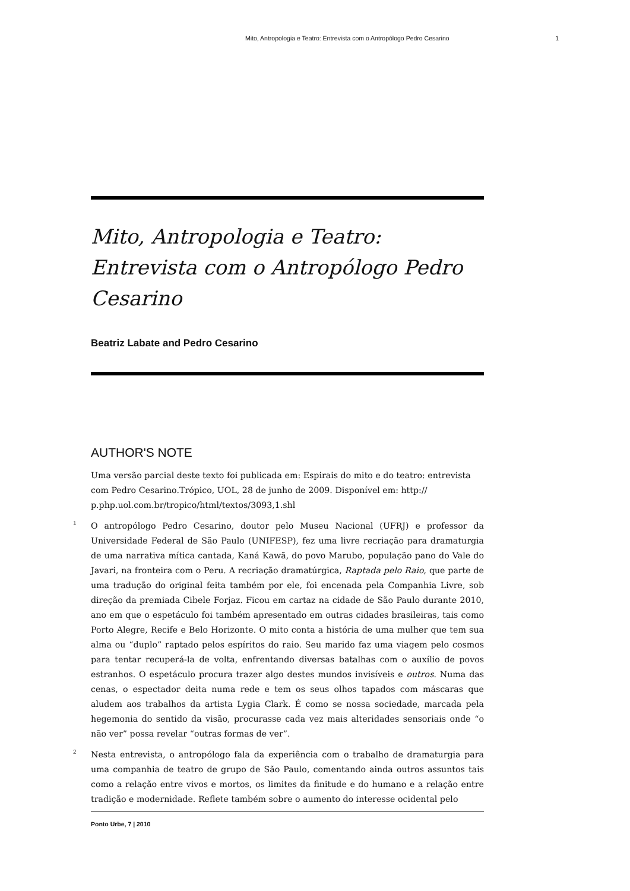Mito, Antropologia e Teatro: Entrevista com o Antropólogo Pedro Cesarino 1
Mito, Antropologia e Teatro: Entrevista com o Antropólogo Pedro Cesarino
Beatriz Labate and Pedro Cesarino
AUTHOR'S NOTE
Uma versão parcial deste texto foi publicada em: Espirais do mito e do teatro: entrevista com Pedro Cesarino.Trópico, UOL, 28 de junho de 2009. Disponível em: http:// p.php.uol.com.br/tropico/html/textos/3093,1.shl
1 O antropólogo Pedro Cesarino, doutor pelo Museu Nacional (UFRJ) e professor da Universidade Federal de São Paulo (UNIFESP), fez uma livre recriação para dramaturgia de uma narrativa mítica cantada, Kaná Kawã, do povo Marubo, população pano do Vale do Javari, na fronteira com o Peru. A recriação dramatúrgica, Raptada pelo Raio, que parte de uma tradução do original feita também por ele, foi encenada pela Companhia Livre, sob direção da premiada Cibele Forjaz. Ficou em cartaz na cidade de São Paulo durante 2010, ano em que o espetáculo foi também apresentado em outras cidades brasileiras, tais como Porto Alegre, Recife e Belo Horizonte. O mito conta a história de uma mulher que tem sua alma ou “duplo” raptado pelos espíritos do raio. Seu marido faz uma viagem pelo cosmos para tentar recuperá-la de volta, enfrentando diversas batalhas com o auxílio de povos estranhos. O espetáculo procura trazer algo destes mundos invisíveis e outros. Numa das cenas, o espectador deita numa rede e tem os seus olhos tapados com máscaras que aludem aos trabalhos da artista Lygia Clark. É como se nossa sociedade, marcada pela hegemonia do sentido da visão, procurasse cada vez mais alteridades sensoriais onde “o não ver” possa revelar “outras formas de ver”.
2 Nesta entrevista, o antropólogo fala da experiência com o trabalho de dramaturgia para uma companhia de teatro de grupo de São Paulo, comentando ainda outros assuntos tais como a relação entre vivos e mortos, os limites da finitude e do humano e a relação entre tradição e modernidade. Reflete também sobre o aumento do interesse ocidental pelo
Ponto Urbe, 7 | 2010